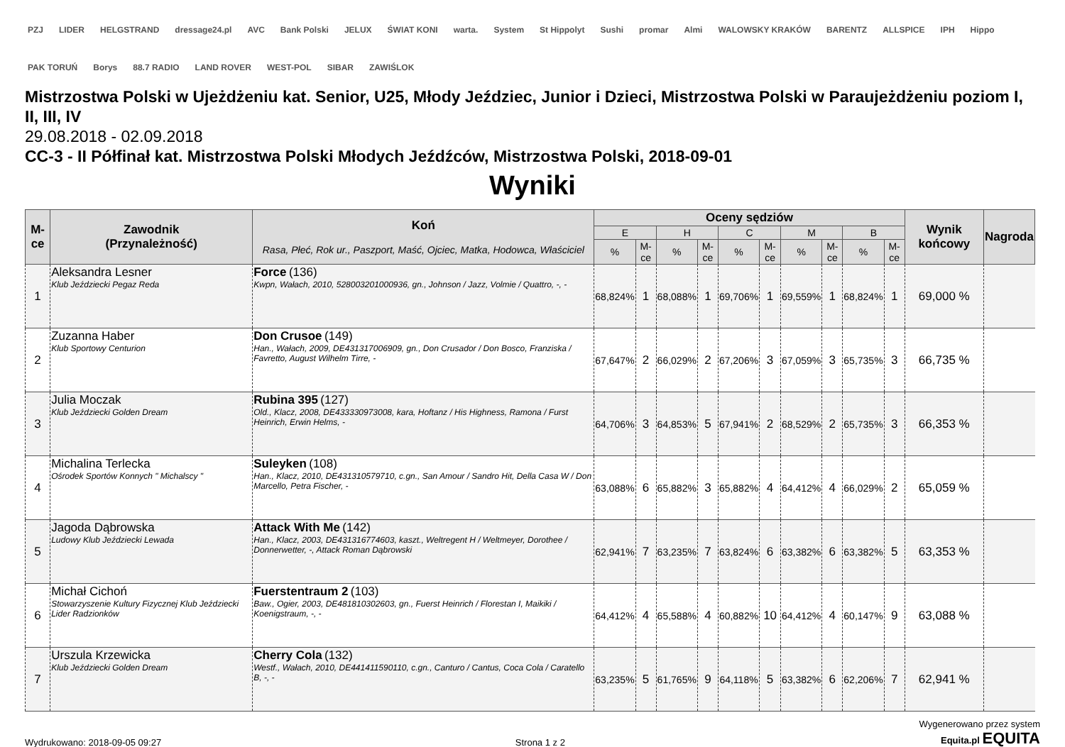PZJ LIDER HELGSTRAND dressage24.pl AVC Bank Polski JELUX ŚWIAT KONI warta. System St Hippolyt Sushi promar Almi WALOWSKY KRAKÓW BARENTZ ALLSPICE IPH Hippo PAK TORUŃ Borys 88.7 RADIO LAND ROVER WEST-POL SIBAR ZAWIŚLOK
Mistrzostwa Polski w Ujeżdżeniu kat. Senior, U25, Młody Jeździec, Junior i Dzieci, Mistrzostwa Polski w Paraujeżdżeniu poziom I, II, III, IV
29.08.2018 - 02.09.2018
CC-3 - II Półfinał kat. Mistrzostwa Polski Młodych Jeźdźców, Mistrzostwa Polski, 2018-09-01
Wyniki
| M-ce | Zawodnik (Przynależność) | Koń Rasa, Płeć, Rok ur., Paszport, Maść, Ojciec, Matka, Hodowca, Właściciel | Oceny sędziów | | | | | | | | | | Wynik końcowy | Nagroda |
| --- | --- | --- | --- | --- | --- | --- | --- | --- | --- | --- | --- | --- | --- | --- |
| | | | E | | H | | C | | M | | B | | | |
| | | | % | M-ce | % | M-ce | % | M-ce | % | M-ce | % | M-ce | | |
| 1 | Aleksandra Lesner Klub Jeździecki Pegaz Reda | Force (136) Kwpn, Wałach, 2010, 528003201000936, gn., Johnson / Jazz, Volmie / Quattro, -, - | 68,824% | 1 | 68,088% | 1 | 69,706% | 1 | 69,559% | 1 | 68,824% | 1 | 69,000 % | |
| 2 | Zuzanna Haber Klub Sportowy Centurion | Don Crusoe (149) Han., Wałach, 2009, DE431317006909, gn., Don Crusador / Don Bosco, Franziska / Favretto, August Wilhelm Tirre, - | 67,647% | 2 | 66,029% | 2 | 67,206% | 3 | 67,059% | 3 | 65,735% | 3 | 66,735 % | |
| 3 | Julia Moczak Klub Jeździecki Golden Dream | Rubina 395 (127) Old., Klacz, 2008, DE433330973008, kara, Hoftanz / His Highness, Ramona / Furst Heinrich, Erwin Helms, - | 64,706% | 3 | 64,853% | 5 | 67,941% | 2 | 68,529% | 2 | 65,735% | 3 | 66,353 % | |
| 4 | Michalina Terlecka Ośrodek Sportów Konnych " Michalscy " | Suleyken (108) Han., Klacz, 2010, DE431310579710, c.gn., San Amour / Sandro Hit, Della Casa W / Don Marcello, Petra Fischer, - | 63,088% | 6 | 65,882% | 3 | 65,882% | 4 | 64,412% | 4 | 66,029% | 2 | 65,059 % | |
| 5 | Jagoda Dąbrowska Ludowy Klub Jeździecki Lewada | Attack With Me (142) Han., Klacz, 2003, DE431316774603, kaszt., Weltregent H / Weltmeyer, Dorothee / Donnerwetter, -, Attack Roman Dąbrowski | 62,941% | 7 | 63,235% | 7 | 63,824% | 6 | 63,382% | 6 | 63,382% | 5 | 63,353 % | |
| 6 | Michał Cichoń Stowarzyszenie Kultury Fizycznej Klub Jeździecki Lider Radzionków | Fuerstentraum 2 (103) Baw., Ogier, 2003, DE481810302603, gn., Fuerst Heinrich / Florestan I, Maikiki / Koenigstraum, -, - | 64,412% | 4 | 65,588% | 4 | 60,882% | 10 | 64,412% | 4 | 60,147% | 9 | 63,088 % | |
| 7 | Urszula Krzewicka Klub Jeździecki Golden Dream | Cherry Cola (132) Westf., Wałach, 2010, DE441411590110, c.gn., Canturo / Cantus, Coca Cola / Caratello B, -, - | 63,235% | 5 | 61,765% | 9 | 64,118% | 5 | 63,382% | 6 | 62,206% | 7 | 62,941 % | |
Wydrukowano: 2018-09-05 09:27 Strona 1 z 2
Wygenerowano przez system
Equita.pl EQUITA